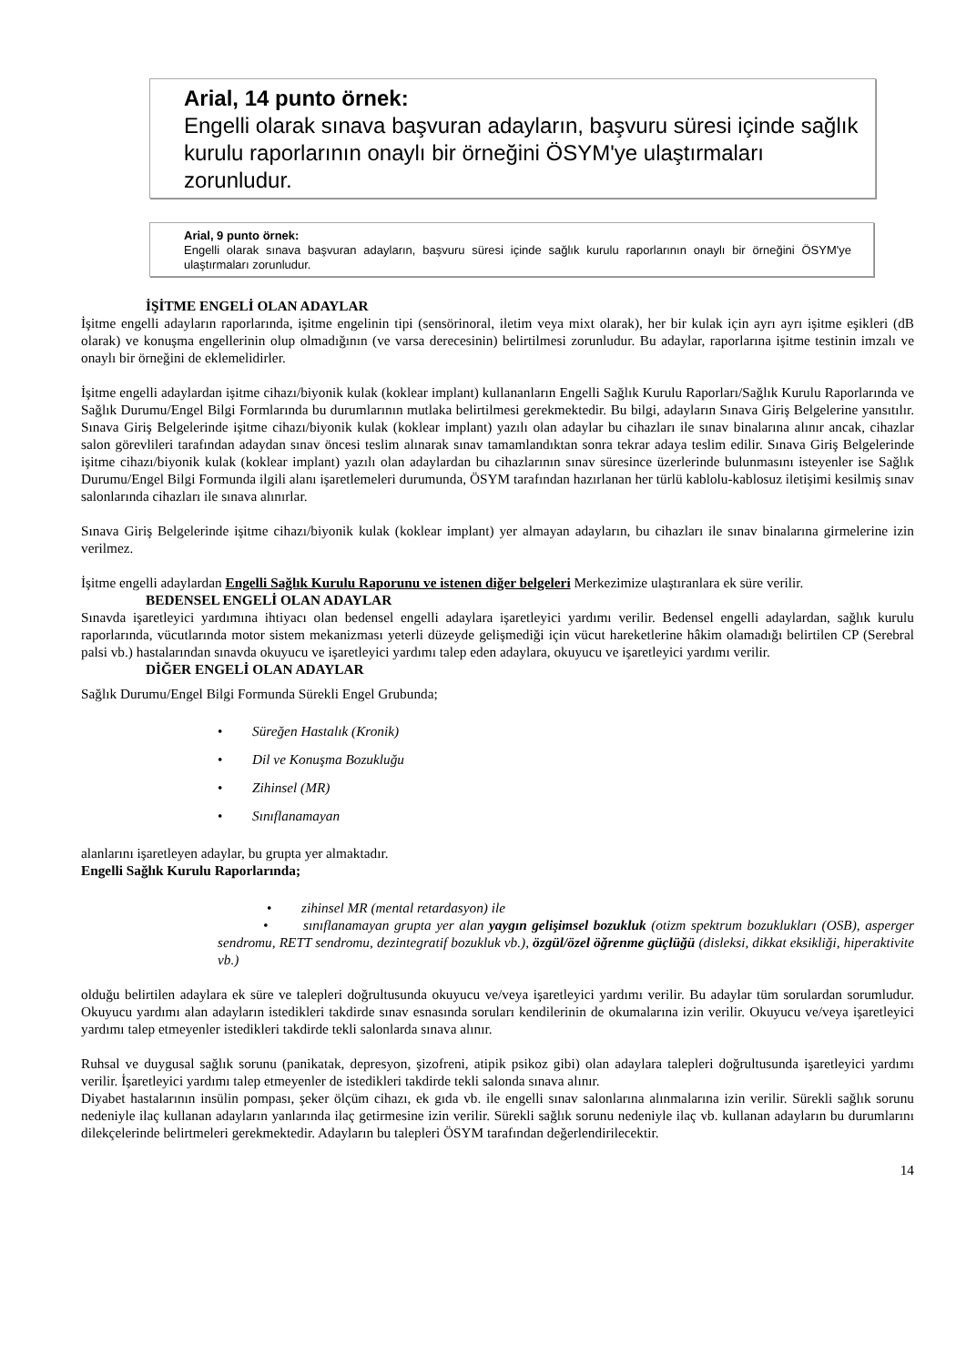Arial, 14 punto örnek:
Engelli olarak sınava başvuran adayların, başvuru süresi içinde sağlık kurulu raporlarının onaylı bir örneğini ÖSYM'ye ulaştırmaları zorunludur.
Arial, 9 punto örnek:
Engelli olarak sınava başvuran adayların, başvuru süresi içinde sağlık kurulu raporlarının onaylı bir örneğini ÖSYM'ye ulaştırmaları zorunludur.
İŞİTME ENGELİ OLAN ADAYLAR
İşitme engelli adayların raporlarında, işitme engelinin tipi (sensörinoral, iletim veya mixt olarak), her bir kulak için ayrı ayrı işitme eşikleri (dB olarak) ve konuşma engellerinin olup olmadığının (ve varsa derecesinin) belirtilmesi zorunludur. Bu adaylar, raporlarına işitme testinin imzalı ve onaylı bir örneğini de eklemelidirler.
İşitme engelli adaylardan işitme cihazı/biyonik kulak (koklear implant) kullananların Engelli Sağlık Kurulu Raporları/Sağlık Kurulu Raporlarında ve Sağlık Durumu/Engel Bilgi Formlarında bu durumlarının mutlaka belirtilmesi gerekmektedir. Bu bilgi, adayların Sınava Giriş Belgelerine yansıtılır. Sınava Giriş Belgelerinde işitme cihazı/biyonik kulak (koklear implant) yazılı olan adaylar bu cihazları ile sınav binalarına alınır ancak, cihazlar salon görevlileri tarafından adaydan sınav öncesi teslim alınarak sınav tamamlandıktan sonra tekrar adaya teslim edilir. Sınava Giriş Belgelerinde işitme cihazı/biyonik kulak (koklear implant) yazılı olan adaylardan bu cihazlarının sınav süresince üzerlerinde bulunmasını isteyenler ise Sağlık Durumu/Engel Bilgi Formunda ilgili alanı işaretlemeleri durumunda, ÖSYM tarafından hazırlanan her türlü kablolu-kablosuz iletişimi kesilmiş sınav salonlarında cihazları ile sınava alınırlar.
Sınava Giriş Belgelerinde işitme cihazı/biyonik kulak (koklear implant) yer almayan adayların, bu cihazları ile sınav binalarına girmelerine izin verilmez.
İşitme engelli adaylardan Engelli Sağlık Kurulu Raporunu ve istenen diğer belgeleri Merkezimize ulaştıranlara ek süre verilir.
BEDENSEL ENGELİ OLAN ADAYLAR
Sınavda işaretleyici yardımına ihtiyacı olan bedensel engelli adaylara işaretleyici yardımı verilir. Bedensel engelli adaylardan, sağlık kurulu raporlarında, vücutlarında motor sistem mekanizması yeterli düzeyde gelişmediği için vücut hareketlerine hâkim olamadığı belirtilen CP (Serebral palsi vb.) hastalarından sınavda okuyucu ve işaretleyici yardımı talep eden adaylara, okuyucu ve işaretleyici yardımı verilir.
DİĞER ENGELİ OLAN ADAYLAR
Sağlık Durumu/Engel Bilgi Formunda Sürekli Engel Grubunda;
• Süreğen Hastalık (Kronik)
• Dil ve Konuşma Bozukluğu
• Zihinsel (MR)
• Sınıflanamayan
alanlarını işaretleyen adaylar, bu grupta yer almaktadır.
Engelli Sağlık Kurulu Raporlarında;
• zihinsel MR (mental retardasyon) ile
• sınıflanamayan grupta yer alan yaygın gelişimsel bozukluk (otizm spektrum bozuklukları (OSB), asperger sendromu, RETT sendromu, dezintegratif bozukluk vb.), özgül/özel öğrenme güçlüğü (disleksi, dikkat eksikliği, hiperaktivite vb.)
olduğu belirtilen adaylara ek süre ve talepleri doğrultusunda okuyucu ve/veya işaretleyici yardımı verilir. Bu adaylar tüm sorulardan sorumludur. Okuyucu yardımı alan adayların istedikleri takdirde sınav esnasında soruları kendilerinin de okumalarına izin verilir. Okuyucu ve/veya işaretleyici yardımı talep etmeyenler istedikleri takdirde tekli salonlarda sınava alınır.
Ruhsal ve duygusal sağlık sorunu (panikatak, depresyon, şizofreni, atipik psikoz gibi) olan adaylara talepleri doğrultusunda işaretleyici yardımı verilir. İşaretleyici yardımı talep etmeyenler de istedikleri takdirde tekli salonda sınava alınır.
Diyabet hastalarının insülin pompası, şeker ölçüm cihazı, ek gıda vb. ile engelli sınav salonlarına alınmalarına izin verilir. Sürekli sağlık sorunu nedeniyle ilaç kullanan adayların yanlarında ilaç getirmesine izin verilir. Sürekli sağlık sorunu nedeniyle ilaç vb. kullanan adayların bu durumlarını dilekçelerinde belirtmeleri gerekmektedir. Adayların bu talepleri ÖSYM tarafından değerlendirilecektir.
14